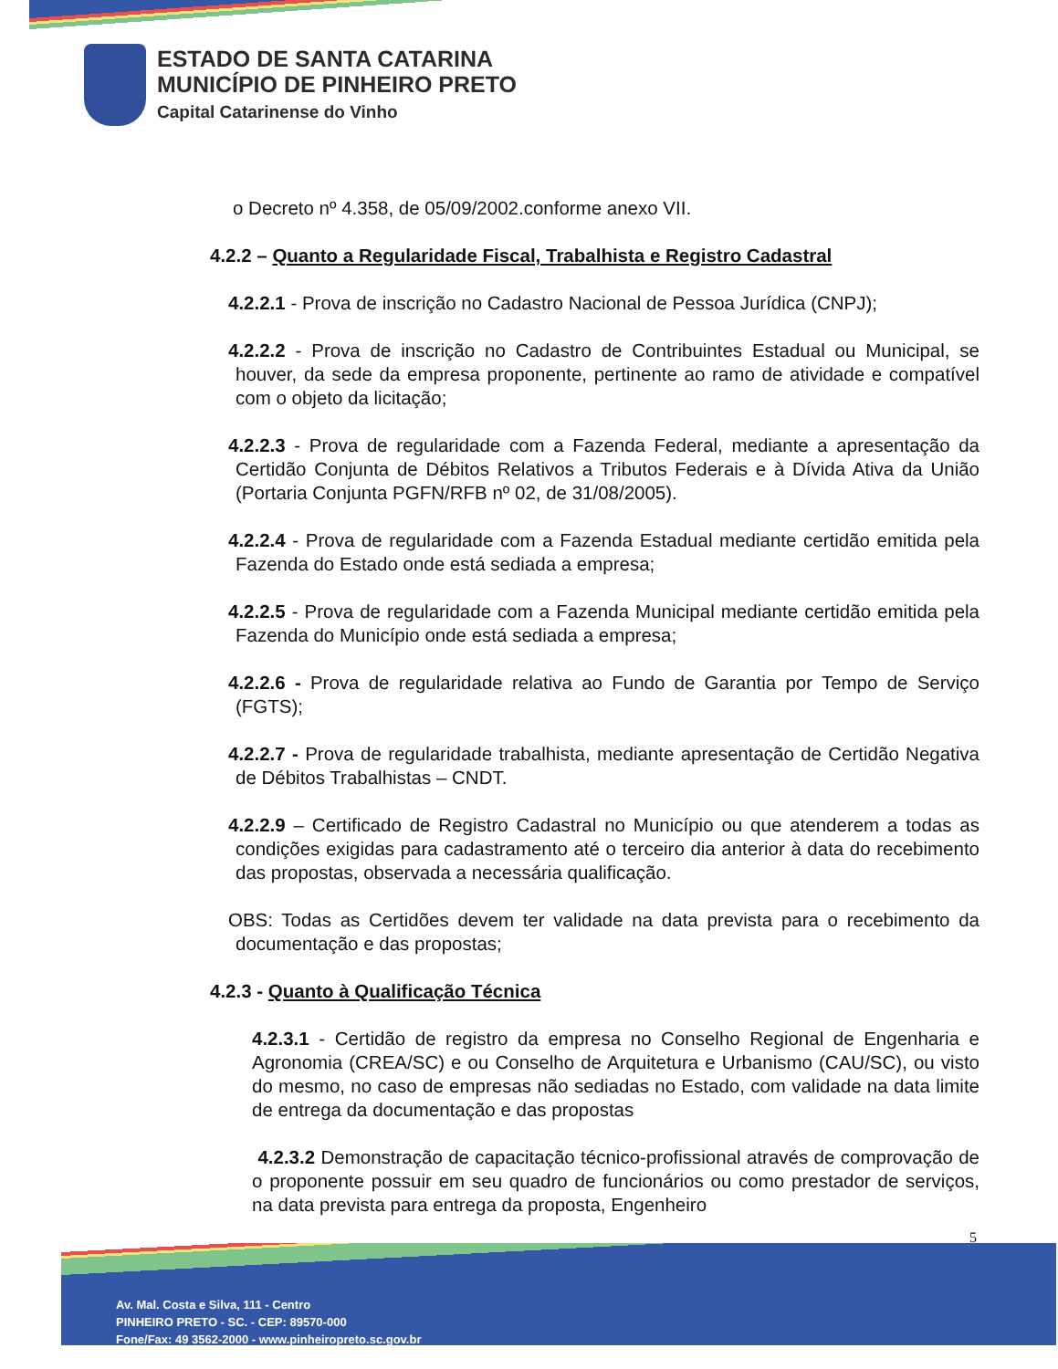ESTADO DE SANTA CATARINA
MUNICÍPIO DE PINHEIRO PRETO
Capital Catarinense do Vinho
o Decreto nº 4.358, de 05/09/2002.conforme anexo VII.
4.2.2 – Quanto a Regularidade Fiscal, Trabalhista e Registro Cadastral
4.2.2.1 - Prova de inscrição no Cadastro Nacional de Pessoa Jurídica (CNPJ);
4.2.2.2 - Prova de inscrição no Cadastro de Contribuintes Estadual ou Municipal, se houver, da sede da empresa proponente, pertinente ao ramo de atividade e compatível com o objeto da licitação;
4.2.2.3 - Prova de regularidade com a Fazenda Federal, mediante a apresentação da Certidão Conjunta de Débitos Relativos a Tributos Federais e à Dívida Ativa da União (Portaria Conjunta PGFN/RFB nº 02, de 31/08/2005).
4.2.2.4 - Prova de regularidade com a Fazenda Estadual mediante certidão emitida pela Fazenda do Estado onde está sediada a empresa;
4.2.2.5 - Prova de regularidade com a Fazenda Municipal mediante certidão emitida pela Fazenda do Município onde está sediada a empresa;
4.2.2.6 - Prova de regularidade relativa ao Fundo de Garantia por Tempo de Serviço (FGTS);
4.2.2.7 - Prova de regularidade trabalhista, mediante apresentação de Certidão Negativa de Débitos Trabalhistas – CNDT.
4.2.2.9 – Certificado de Registro Cadastral no Município ou que atenderem a todas as condições exigidas para cadastramento até o terceiro dia anterior à data do recebimento das propostas, observada a necessária qualificação.
OBS: Todas as Certidões devem ter validade na data prevista para o recebimento da documentação e das propostas;
4.2.3 - Quanto à Qualificação Técnica
4.2.3.1 - Certidão de registro da empresa no Conselho Regional de Engenharia e Agronomia (CREA/SC) e ou Conselho de Arquitetura e Urbanismo (CAU/SC), ou visto do mesmo, no caso de empresas não sediadas no Estado, com validade na data limite de entrega da documentação e das propostas
4.2.3.2 Demonstração de capacitação técnico-profissional através de comprovação de o proponente possuir em seu quadro de funcionários ou como prestador de serviços, na data prevista para entrega da proposta, Engenheiro
5
Av. Mal. Costa e Silva, 111 - Centro
PINHEIRO PRETO - SC. - CEP: 89570-000
Fone/Fax: 49 3562-2000 - www.pinheiropreto.sc.gov.br